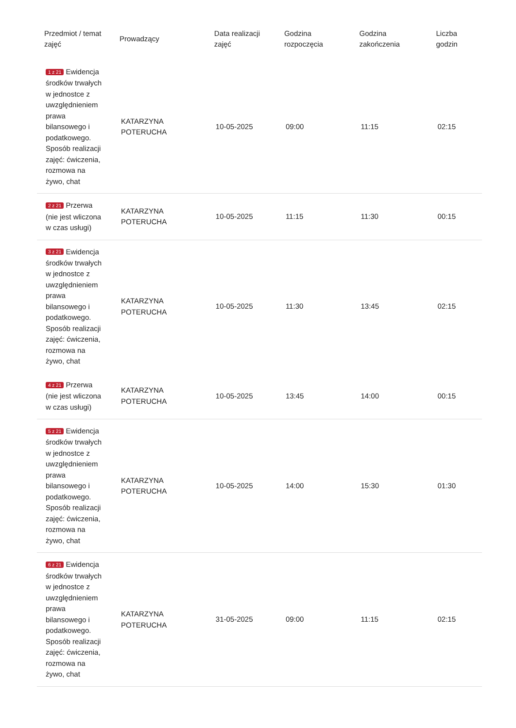| Przedmiot / temat zajęć | Prowadzący | Data realizacji zajęć | Godzina rozpoczęcia | Godzina zakończenia | Liczba godzin |
| --- | --- | --- | --- | --- | --- |
| 1 z 21 Ewidencja środków trwałych w jednostce z uwzględnieniem prawa bilansowego i podatkowego. Sposób realizacji zajęć: ćwiczenia, rozmowa na żywo, chat | KATARZYNA POTERUCHA | 10-05-2025 | 09:00 | 11:15 | 02:15 |
| 2 z 21 Przerwa (nie jest wliczona w czas usługi) | KATARZYNA POTERUCHA | 10-05-2025 | 11:15 | 11:30 | 00:15 |
| 3 z 21 Ewidencja środków trwałych w jednostce z uwzględnieniem prawa bilansowego i podatkowego. Sposób realizacji zajęć: ćwiczenia, rozmowa na żywo, chat | KATARZYNA POTERUCHA | 10-05-2025 | 11:30 | 13:45 | 02:15 |
| 4 z 21 Przerwa (nie jest wliczona w czas usługi) | KATARZYNA POTERUCHA | 10-05-2025 | 13:45 | 14:00 | 00:15 |
| 5 z 21 Ewidencja środków trwałych w jednostce z uwzględnieniem prawa bilansowego i podatkowego. Sposób realizacji zajęć: ćwiczenia, rozmowa na żywo, chat | KATARZYNA POTERUCHA | 10-05-2025 | 14:00 | 15:30 | 01:30 |
| 6 z 21 Ewidencja środków trwałych w jednostce z uwzględnieniem prawa bilansowego i podatkowego. Sposób realizacji zajęć: ćwiczenia, rozmowa na żywo, chat | KATARZYNA POTERUCHA | 31-05-2025 | 09:00 | 11:15 | 02:15 |